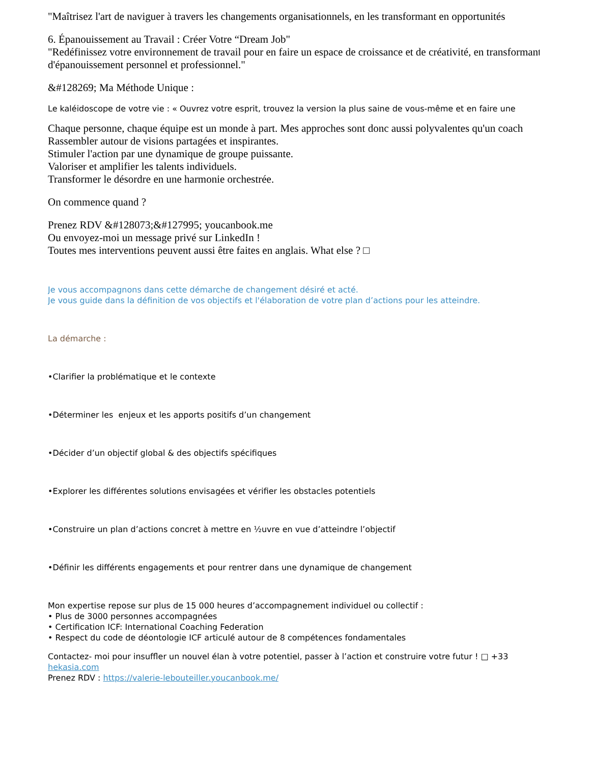"Maîtrisez l'art de naviguer à travers les changements organisationnels, en les transformant en opportunités
6. Épanouissement au Travail : Créer Votre “Dream Job"
"Redéfinissez votre environnement de travail pour en faire un espace de croissance et de créativité, en transformant
d'épanouissement personnel et professionnel."
&#128269; Ma Méthode Unique :
Le kaléidoscope de votre vie : « Ouvrez votre esprit, trouvez la version la plus saine de vous-même et en faire une
Chaque personne, chaque équipe est un monde à part. Mes approches sont donc aussi polyvalentes qu'un coach
Rassembler autour de visions partagées et inspirantes.
Stimuler l'action par une dynamique de groupe puissante.
Valoriser et amplifier les talents individuels.
Transformer le désordre en une harmonie orchestrée.
On commence quand ?
Prenez RDV &#128073;&#127995; youcanbook.me
Ou envoyez-moi un message privé sur LinkedIn !
Toutes mes interventions peuvent aussi être faites en anglais. What else ? □
Je vous accompagnons dans cette démarche de changement désiré et acté.
Je vous guide dans la définition de vos objectifs et l'élaboration de votre plan d’actions pour les atteindre.
La démarche :
•Clarifier la problématique et le contexte
•Déterminer les enjeux et les apports positifs d’un changement
•Décider d’un objectif global & des objectifs spécifiques
•Explorer les différentes solutions envisagées et vérifier les obstacles potentiels
•Construire un plan d’actions concret à mettre en ½uvre en vue d’atteindre l’objectif
•Définir les différents engagements et pour rentrer dans une dynamique de changement
Mon expertise repose sur plus de 15 000 heures d’accompagnement individuel ou collectif :
• Plus de 3000 personnes accompagnées
• Certification ICF: International Coaching Federation
• Respect du code de déontologie ICF articulé autour de 8 compétences fondamentales
Contactez- moi pour insuffler un nouvel élan à votre potentiel, passer à l’action et construire votre futur ! □ +33
hekasia.com
Prenez RDV : https://valerie-lebouteiller.youcanbook.me/